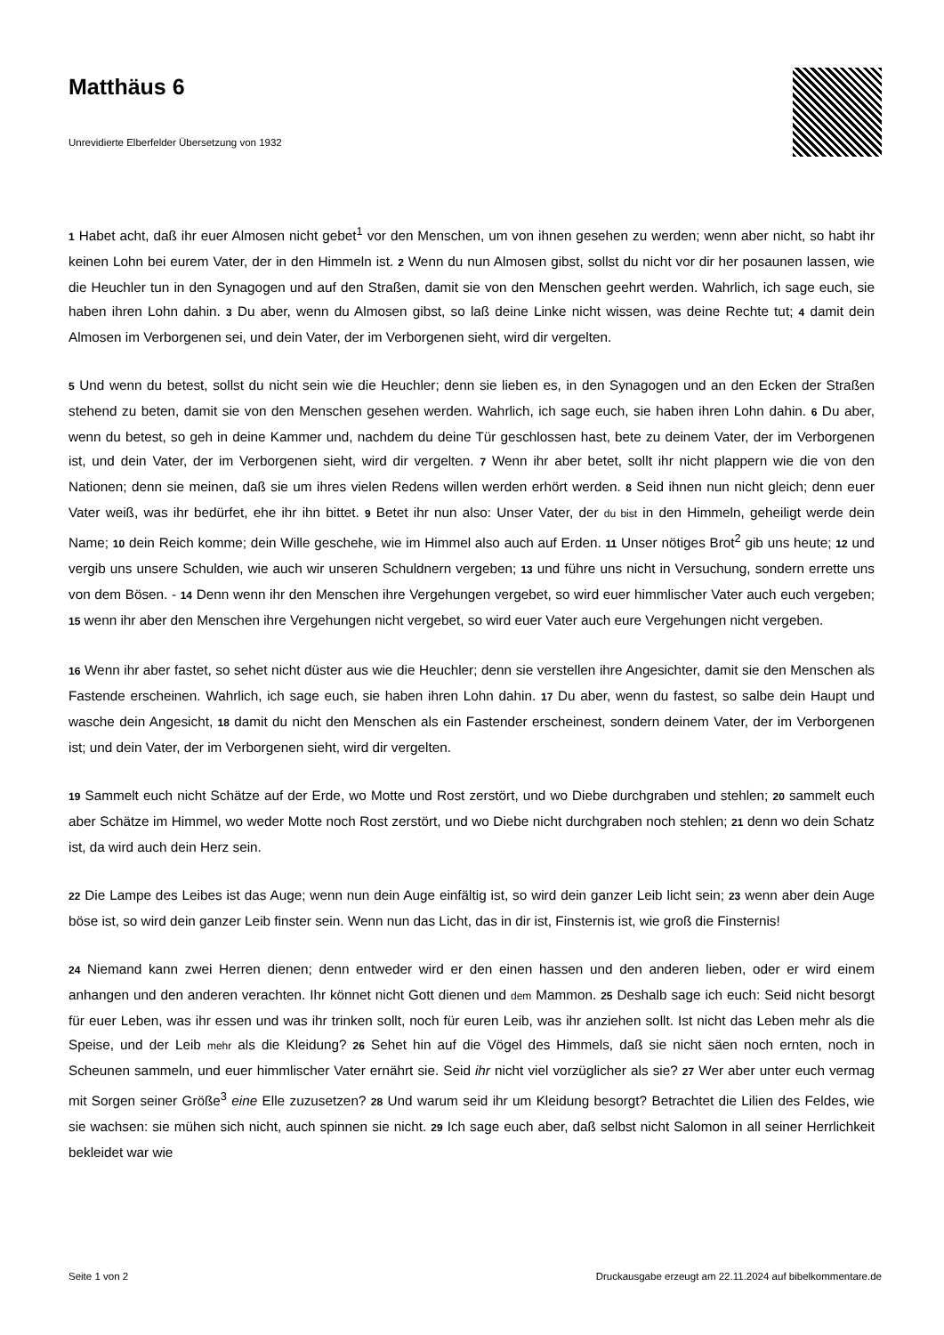Matthäus 6
Unrevidierte Elberfelder Übersetzung von 1932
1 Habet acht, daß ihr euer Almosen nicht gebet<sup>1</sup> vor den Menschen, um von ihnen gesehen zu werden; wenn aber nicht, so habt ihr keinen Lohn bei eurem Vater, der in den Himmeln ist. 2 Wenn du nun Almosen gibst, sollst du nicht vor dir her posaunen lassen, wie die Heuchler tun in den Synagogen und auf den Straßen, damit sie von den Menschen geehrt werden. Wahrlich, ich sage euch, sie haben ihren Lohn dahin. 3 Du aber, wenn du Almosen gibst, so laß deine Linke nicht wissen, was deine Rechte tut; 4 damit dein Almosen im Verborgenen sei, und dein Vater, der im Verborgenen sieht, wird dir vergelten.
5 Und wenn du betest, sollst du nicht sein wie die Heuchler; denn sie lieben es, in den Synagogen und an den Ecken der Straßen stehend zu beten, damit sie von den Menschen gesehen werden. Wahrlich, ich sage euch, sie haben ihren Lohn dahin. 6 Du aber, wenn du betest, so geh in deine Kammer und, nachdem du deine Tür geschlossen hast, bete zu deinem Vater, der im Verborgenen ist, und dein Vater, der im Verborgenen sieht, wird dir vergelten. 7 Wenn ihr aber betet, sollt ihr nicht plappern wie die von den Nationen; denn sie meinen, daß sie um ihres vielen Redens willen werden erhört werden. 8 Seid ihnen nun nicht gleich; denn euer Vater weiß, was ihr bedürfet, ehe ihr ihn bittet. 9 Betet ihr nun also: Unser Vater, der du bist in den Himmeln, geheiligt werde dein Name; 10 dein Reich komme; dein Wille geschehe, wie im Himmel also auch auf Erden. 11 Unser nötiges Brot<sup>2</sup> gib uns heute; 12 und vergib uns unsere Schulden, wie auch wir unseren Schuldnern vergeben; 13 und führe uns nicht in Versuchung, sondern errette uns von dem Bösen. - 14 Denn wenn ihr den Menschen ihre Vergehungen vergebet, so wird euer himmlischer Vater auch euch vergeben; 15 wenn ihr aber den Menschen ihre Vergehungen nicht vergebet, so wird euer Vater auch eure Vergehungen nicht vergeben.
16 Wenn ihr aber fastet, so sehet nicht düster aus wie die Heuchler; denn sie verstellen ihre Angesichter, damit sie den Menschen als Fastende erscheinen. Wahrlich, ich sage euch, sie haben ihren Lohn dahin. 17 Du aber, wenn du fastest, so salbe dein Haupt und wasche dein Angesicht, 18 damit du nicht den Menschen als ein Fastender erscheinest, sondern deinem Vater, der im Verborgenen ist; und dein Vater, der im Verborgenen sieht, wird dir vergelten.
19 Sammelt euch nicht Schätze auf der Erde, wo Motte und Rost zerstört, und wo Diebe durchgraben und stehlen; 20 sammelt euch aber Schätze im Himmel, wo weder Motte noch Rost zerstört, und wo Diebe nicht durchgraben noch stehlen; 21 denn wo dein Schatz ist, da wird auch dein Herz sein.
22 Die Lampe des Leibes ist das Auge; wenn nun dein Auge einfältig ist, so wird dein ganzer Leib licht sein; 23 wenn aber dein Auge böse ist, so wird dein ganzer Leib finster sein. Wenn nun das Licht, das in dir ist, Finsternis ist, wie groß die Finsternis!
24 Niemand kann zwei Herren dienen; denn entweder wird er den einen hassen und den anderen lieben, oder er wird einem anhangen und den anderen verachten. Ihr könnet nicht Gott dienen und dem Mammon. 25 Deshalb sage ich euch: Seid nicht besorgt für euer Leben, was ihr essen und was ihr trinken sollt, noch für euren Leib, was ihr anziehen sollt. Ist nicht das Leben mehr als die Speise, und der Leib mehr als die Kleidung? 26 Sehet hin auf die Vögel des Himmels, daß sie nicht säen noch ernten, noch in Scheunen sammeln, und euer himmlischer Vater ernährt sie. Seid ihr nicht viel vorzüglicher als sie? 27 Wer aber unter euch vermag mit Sorgen seiner Größe<sup>3</sup> eine Elle zuzusetzen? 28 Und warum seid ihr um Kleidung besorgt? Betrachtet die Lilien des Feldes, wie sie wachsen: sie mühen sich nicht, auch spinnen sie nicht. 29 Ich sage euch aber, daß selbst nicht Salomon in all seiner Herrlichkeit bekleidet war wie
Seite 1 von 2 Druckausgabe erzeugt am 22.11.2024 auf bibelkommentare.de